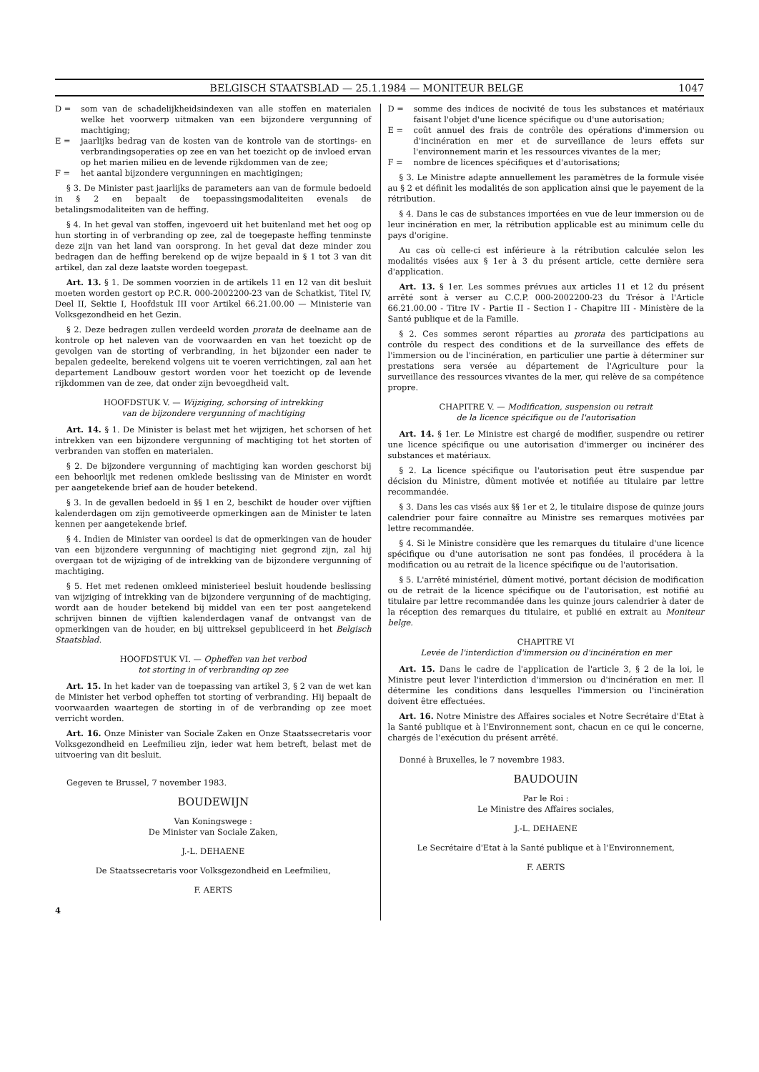BELGISCH STAATSBLAD — 25.1.1984 — MONITEUR BELGE 1047
D = som van de schadelijkheidsindexen van alle stoffen en materialen welke het voorwerp uitmaken van een bijzondere vergunning of machtiging;
E = jaarlijks bedrag van de kosten van de kontrole van de stortings- en verbrandingsoperaties op zee en van het toezicht op de invloed ervan op het marien milieu en de levende rijkdommen van de zee;
F = het aantal bijzondere vergunningen en machtigingen;
§ 3. De Minister past jaarlijks de parameters aan van de formule bedoeld in § 2 en bepaalt de toepassingsmodaliteiten evenals de betalingsmodaliteiten van de heffing.
§ 4. In het geval van stoffen, ingevoerd uit het buitenland met het oog op hun storting in of verbranding op zee, zal de toegepaste heffing tenminste deze zijn van het land van oorsprong. In het geval dat deze minder zou bedragen dan de heffing berekend op de wijze bepaald in § 1 tot 3 van dit artikel, dan zal deze laatste worden toegepast.
Art. 13. § 1. De sommen voorzien in de artikels 11 en 12 van dit besluit moeten worden gestort op P.C.R. 000-2002200-23 van de Schatkist, Titel IV, Deel II, Sektie I, Hoofdstuk III voor Artikel 66.21.00.00 — Ministerie van Volksgezondheid en het Gezin.
§ 2. Deze bedragen zullen verdeeld worden prorata de deelname aan de kontrole op het naleven van de voorwaarden en van het toezicht op de gevolgen van de storting of verbranding, in het bijzonder een nader te bepalen gedeelte, berekend volgens uit te voeren verrichtingen, zal aan het departement Landbouw gestort worden voor het toezicht op de levende rijkdommen van de zee, dat onder zijn bevoegdheid valt.
HOOFDSTUK V. — Wijziging, schorsing of intrekking
van de bijzondere vergunning of machtiging
Art. 14. § 1. De Minister is belast met het wijzigen, het schorsen of het intrekken van een bijzondere vergunning of machtiging tot het storten of verbranden van stoffen en materialen.
§ 2. De bijzondere vergunning of machtiging kan worden geschorst bij een behoorlijk met redenen omklede beslissing van de Minister en wordt per aangetekende brief aan de houder betekend.
§ 3. In de gevallen bedoeld in §§ 1 en 2, beschikt de houder over vijftien kalenderdagen om zijn gemotiveerde opmerkingen aan de Minister te laten kennen per aangetekende brief.
§ 4. Indien de Minister van oordeel is dat de opmerkingen van de houder van een bijzondere vergunning of machtiging niet gegrond zijn, zal hij overgaan tot de wijziging of de intrekking van de bijzondere vergunning of machtiging.
§ 5. Het met redenen omkleed ministerieel besluit houdende beslissing van wijziging of intrekking van de bijzondere vergunning of de machtiging, wordt aan de houder betekend bij middel van een ter post aangetekend schrijven binnen de vijftien kalenderdagen vanaf de ontvangst van de opmerkingen van de houder, en bij uittreksel gepubliceerd in het Belgisch Staatsblad.
HOOFDSTUK VI. — Opheffen van het verbod
tot storting in of verbranding op zee
Art. 15. In het kader van de toepassing van artikel 3, § 2 van de wet kan de Minister het verbod opheffen tot storting of verbranding. Hij bepaalt de voorwaarden waartegen de storting in of de verbranding op zee moet verricht worden.
Art. 16. Onze Minister van Sociale Zaken en Onze Staatssecretaris voor Volksgezondheid en Leefmilieu zijn, ieder wat hem betreft, belast met de uitvoering van dit besluit.
Gegeven te Brussel, 7 november 1983.
BOUDEWIJN
Van Koningswege :
De Minister van Sociale Zaken,
J.-L. DEHAENE
De Staatssecretaris voor Volksgezondheid en Leefmilieu,
F. AERTS
4
D = somme des indices de nocivité de tous les substances et matériaux faisant l'objet d'une licence spécifique ou d'une autorisation;
E = coût annuel des frais de contrôle des opérations d'immersion ou d'incinération en mer et de surveillance de leurs effets sur l'environnement marin et les ressources vivantes de la mer;
F = nombre de licences spécifiques et d'autorisations;
§ 3. Le Ministre adapte annuellement les paramètres de la formule visée au § 2 et définit les modalités de son application ainsi que le payement de la rétribution.
§ 4. Dans le cas de substances importées en vue de leur immersion ou de leur incinération en mer, la rétribution applicable est au minimum celle du pays d'origine.
Au cas où celle-ci est inférieure à la rétribution calculée selon les modalités visées aux § 1er à 3 du présent article, cette dernière sera d'application.
Art. 13. § 1er. Les sommes prévues aux articles 11 et 12 du présent arrêté sont à verser au C.C.P. 000-2002200-23 du Trésor à l'Article 66.21.00.00 - Titre IV - Partie II - Section I - Chapitre III - Ministère de la Santé publique et de la Famille.
§ 2. Ces sommes seront réparties au prorata des participations au contrôle du respect des conditions et de la surveillance des effets de l'immersion ou de l'incinération, en particulier une partie à déterminer sur prestations sera versée au département de l'Agriculture pour la surveillance des ressources vivantes de la mer, qui relève de sa compétence propre.
CHAPITRE V. — Modification, suspension ou retrait
de la licence spécifique ou de l'autorisation
Art. 14. § 1er. Le Ministre est chargé de modifier, suspendre ou retirer une licence spécifique ou une autorisation d'immerger ou incinérer des substances et matériaux.
§ 2. La licence spécifique ou l'autorisation peut être suspendue par décision du Ministre, dûment motivée et notifiée au titulaire par lettre recommandée.
§ 3. Dans les cas visés aux §§ 1er et 2, le titulaire dispose de quinze jours calendrier pour faire connaître au Ministre ses remarques motivées par lettre recommandée.
§ 4. Si le Ministre considère que les remarques du titulaire d'une licence spécifique ou d'une autorisation ne sont pas fondées, il procédera à la modification ou au retrait de la licence spécifique ou de l'autorisation.
§ 5. L'arrêté ministériel, dûment motivé, portant décision de modification ou de retrait de la licence spécifique ou de l'autorisation, est notifié au titulaire par lettre recommandée dans les quinze jours calendrier à dater de la réception des remarques du titulaire, et publié en extrait au Moniteur belge.
CHAPITRE VI
Levée de l'interdiction d'immersion ou d'incinération en mer
Art. 15. Dans le cadre de l'application de l'article 3, § 2 de la loi, le Ministre peut lever l'interdiction d'immersion ou d'incinération en mer. Il détermine les conditions dans lesquelles l'immersion ou l'incinération doivent être effectuées.
Art. 16. Notre Ministre des Affaires sociales et Notre Secrétaire d'Etat à la Santé publique et à l'Environnement sont, chacun en ce qui le concerne, chargés de l'exécution du présent arrêté.
Donné à Bruxelles, le 7 novembre 1983.
BAUDOUIN
Par le Roi :
Le Ministre des Affaires sociales,
J.-L. DEHAENE
Le Secrétaire d'Etat à la Santé publique et à l'Environnement,
F. AERTS